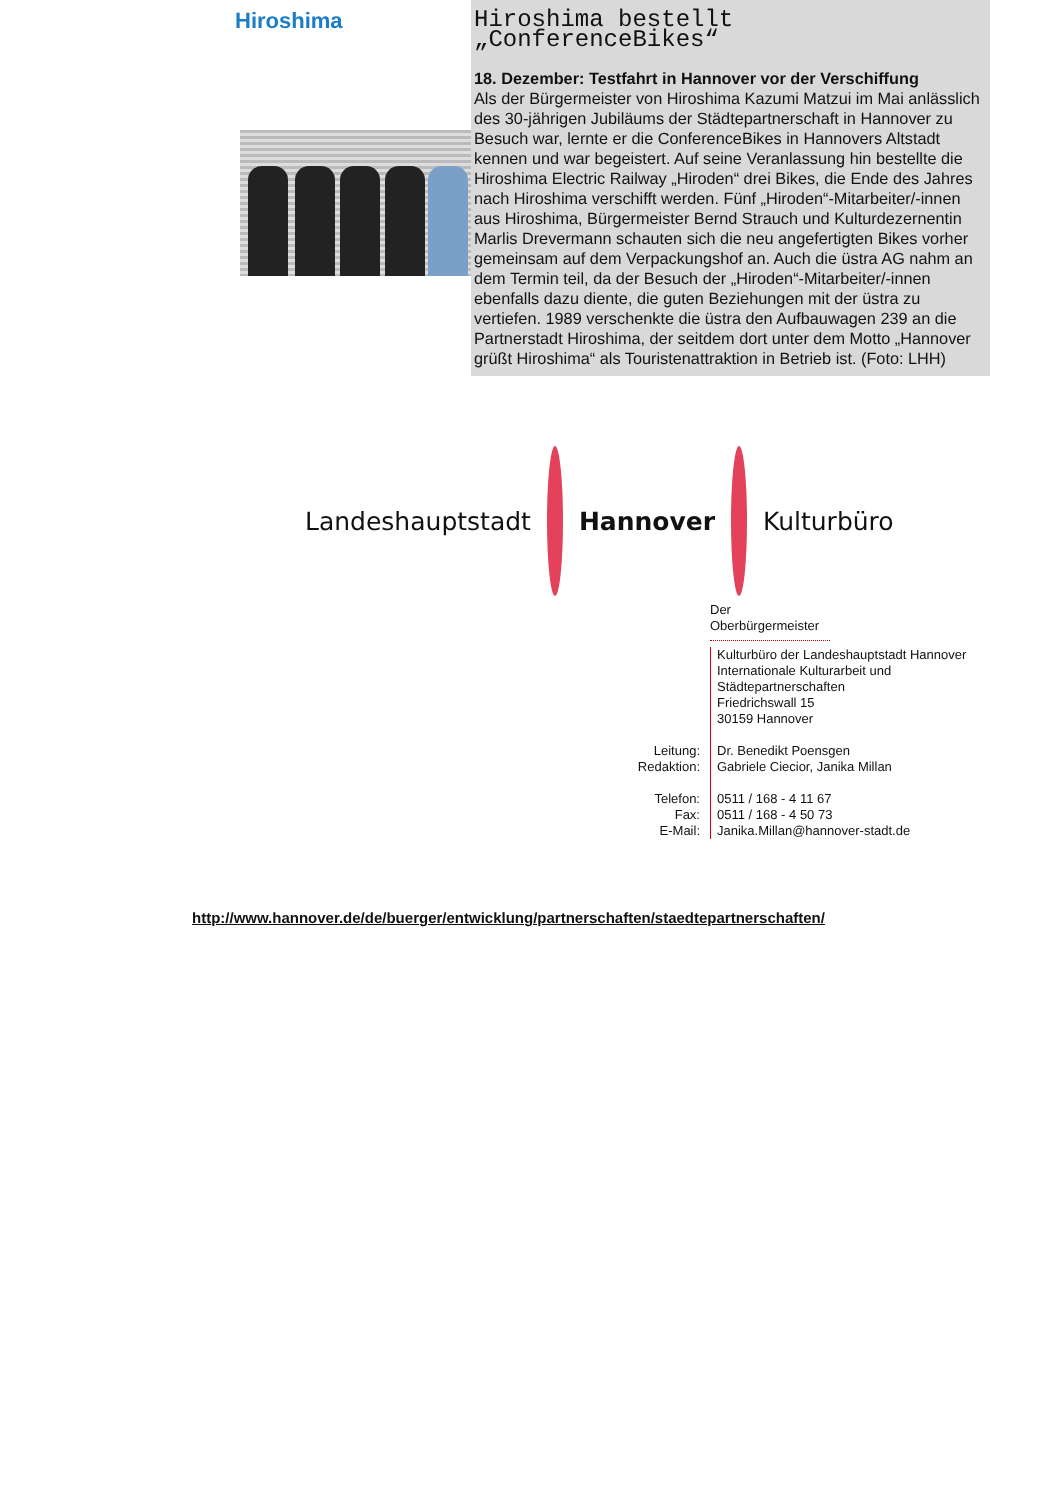Hiroshima
Hiroshima bestellt „ConferenceBikes“
18. Dezember: Testfahrt in Hannover vor der Verschiffung
Als der Bürgermeister von Hiroshima Kazumi Matzui im Mai anlässlich des 30-jährigen Jubiläums der Städtepartnerschaft in Hannover zu Besuch war, lernte er die ConferenceBikes in Hannovers Altstadt kennen und war begeistert. Auf seine Veranlassung hin bestellte die Hiroshima Electric Railway „Hiroden“ drei Bikes, die Ende des Jahres nach Hiroshima verschifft werden. Fünf „Hiroden“-Mitarbeiter/-innen aus Hiroshima, Bürgermeister Bernd Strauch und Kulturdezernentin Marlis Drevermann schauten sich die neu angefertigten Bikes vorher gemeinsam auf dem Verpackungshof an. Auch die üstra AG nahm an dem Termin teil, da der Besuch der „Hiroden“-Mitarbeiter/-innen ebenfalls dazu diente, die guten Beziehungen mit der üstra zu vertiefen. 1989 verschenkte die üstra den Aufbauwagen 239 an die Partnerstadt Hiroshima, der seitdem dort unter dem Motto „Hannover grüßt Hiroshima“ als Touristenattraktion in Betrieb ist. (Foto: LHH)
Landeshauptstadt Hannover Kulturbüro
Der Oberbürgermeister
Kulturbüro der Landeshauptstadt Hannover
Internationale Kulturarbeit und
Städtepartnerschaften
Friedrichswall 15
30159 Hannover
Leitung:
Redaktion:
Dr. Benedikt Poensgen
Gabriele Ciecior, Janika Millan
Telefon:
Fax:
E-Mail:
0511 / 168 - 4 11 67
0511 / 168 - 4 50 73
Janika.Millan@hannover-stadt.de
http://www.hannover.de/de/buerger/entwicklung/partnerschaften/staedtepartnerschaften/